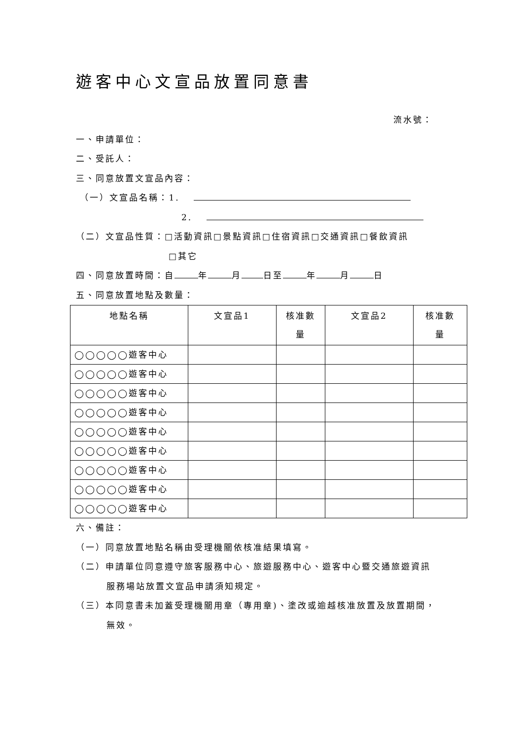遊客中心文宣品放置同意書
流水號：
一、申請單位：
二、受託人：
三、同意放置文宣品內容：
（一）文宣品名稱：1.
2.
（二）文宣品性質：□活動資訊□景點資訊□住宿資訊□交通資訊□餐飲資訊
□其它
四、同意放置時間：自 年 月 日至 年 月 日
五、同意放置地點及數量：
| 地點名稱 | 文宣品1 | 核准數 量 | 文宣品2 | 核准數 量 |
| --- | --- | --- | --- | --- |
| ◯◯◯◯◯遊客中心 | | | | |
| ◯◯◯◯◯遊客中心 | | | | |
| ◯◯◯◯◯遊客中心 | | | | |
| ◯◯◯◯◯遊客中心 | | | | |
| ◯◯◯◯◯遊客中心 | | | | |
| ◯◯◯◯◯遊客中心 | | | | |
| ◯◯◯◯◯遊客中心 | | | | |
| ◯◯◯◯◯遊客中心 | | | | |
| ◯◯◯◯◯遊客中心 | | | | |
六、備註：
（一）同意放置地點名稱由受理機關依核准結果填寫。
（二）申請單位同意遵守旅客服務中心、旅遊服務中心、遊客中心暨交通旅遊資訊
服務場站放置文宣品申請須知規定。
（三）本同意書未加蓋受理機關用章（專用章)、塗改或逾越核准放置及放置期間，
無效。